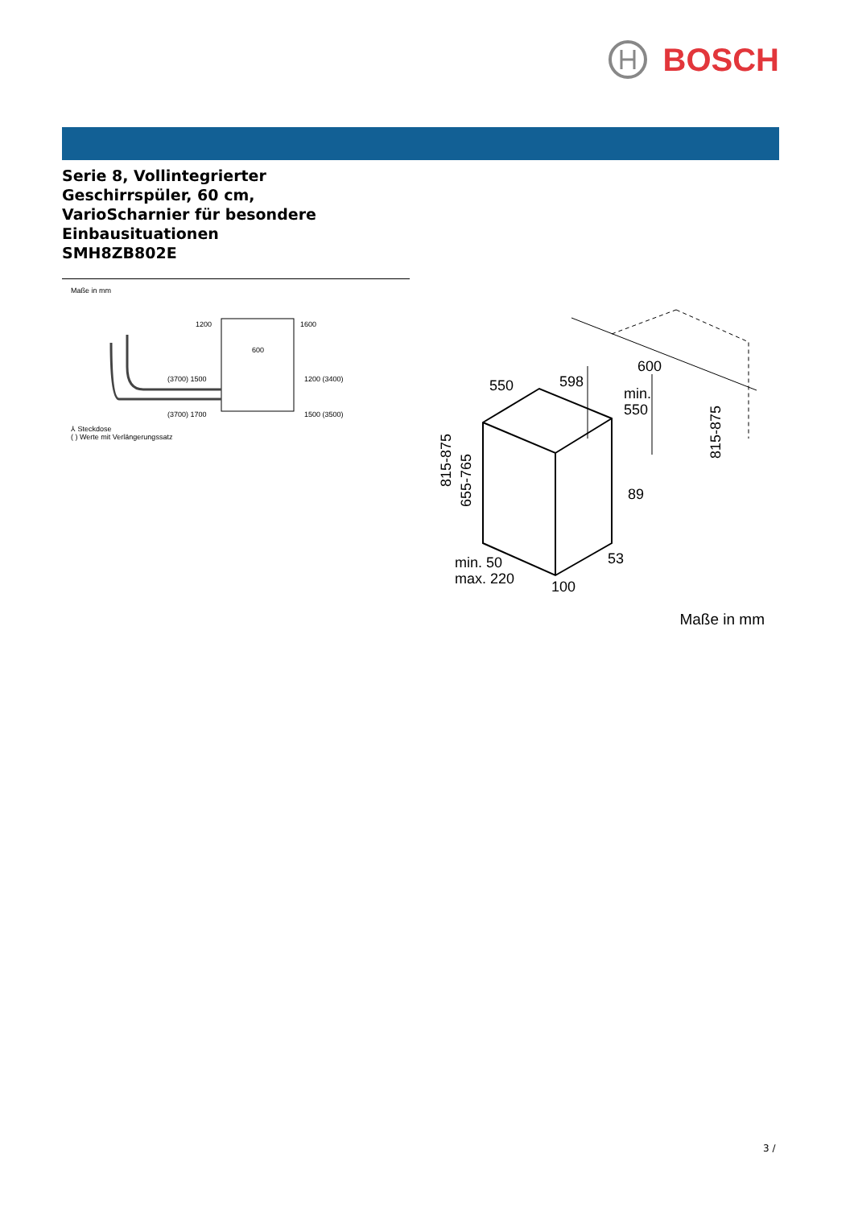BOSCH
Serie 8, Vollintegrierter
Geschirrspüler, 60 cm,
VarioScharnier für besondere
Einbausituationen
SMH8ZB802E
Maße in mm
600
1200
1600
(3700) 1500
1200 (3400)
(3700) 1700
1500 (3500)
⅄ Steckdose
( ) Werte mit Verlängerungssatz
550
598
600
min.
550
89
53
100
min. 50
max. 220
815-875
655-765
815-875
Maße in mm
3 /